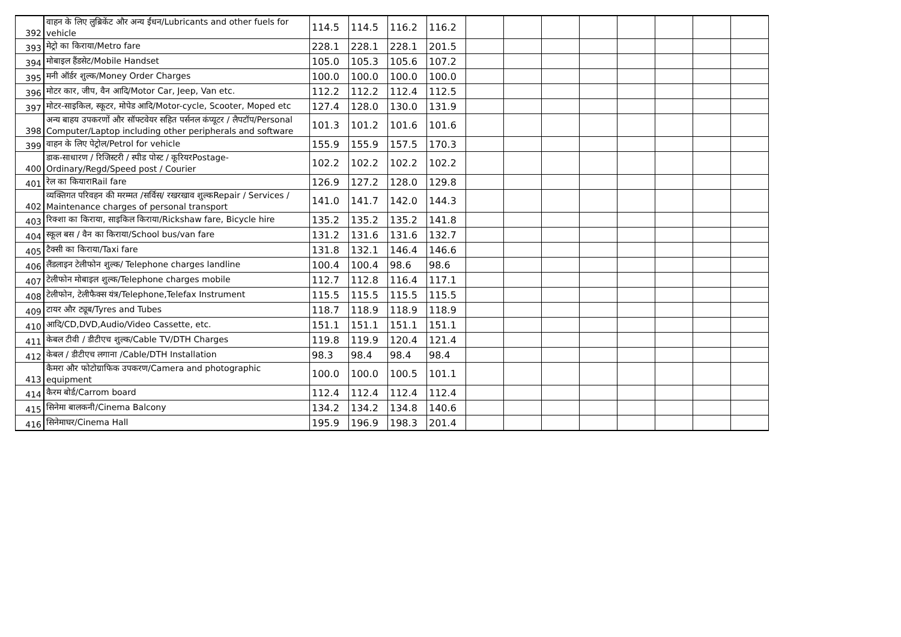| 392 | वाहन के लिए लुब्रिकेंट और अन्य ईंधन/Lubricants and other fuels for vehicle | 114.5 | 114.5 | 116.2 | 116.2 | | | | | | | | |
| 393 | मेट्रो का किराया/Metro fare | 228.1 | 228.1 | 228.1 | 201.5 | | | | | | | | |
| 394 | मोबाइल हैंडसेट/Mobile Handset | 105.0 | 105.3 | 105.6 | 107.2 | | | | | | | | |
| 395 | मनी ऑर्डर शुल्क/Money Order Charges | 100.0 | 100.0 | 100.0 | 100.0 | | | | | | | | |
| 396 | मोटर कार, जीप, वैन आदि/Motor Car, Jeep, Van etc. | 112.2 | 112.2 | 112.4 | 112.5 | | | | | | | | |
| 397 | मोटर-साइकिल, स्कूटर, मोपेड आदि/Motor-cycle, Scooter, Moped etc | 127.4 | 128.0 | 130.0 | 131.9 | | | | | | | | |
| 398 | अन्य बाहय उपकरणों और सॉफ्टवेयर सहित पर्सनल कंप्यूटर / लैपटॉप/Personal Computer/Laptop including other peripherals and software | 101.3 | 101.2 | 101.6 | 101.6 | | | | | | | | |
| 399 | वाहन के लिए पेट्रोल/Petrol for vehicle | 155.9 | 155.9 | 157.5 | 170.3 | | | | | | | | |
| 400 | डाक-साधारण / रिजिस्टरी / स्पीड पोस्ट / कूरियरPostage-Ordinary/Regd/Speed post / Courier | 102.2 | 102.2 | 102.2 | 102.2 | | | | | | | | |
| 401 | रेल का कियाराRail fare | 126.9 | 127.2 | 128.0 | 129.8 | | | | | | | | |
| 402 | व्यक्तिगत परिवहन की मरम्मत /सर्विस/ रखरखाव शुल्कRepair / Services / Maintenance charges of personal transport | 141.0 | 141.7 | 142.0 | 144.3 | | | | | | | | |
| 403 | रिक्शा का किराया, साइकिल किराया/Rickshaw fare, Bicycle hire | 135.2 | 135.2 | 135.2 | 141.8 | | | | | | | | |
| 404 | स्कूल बस / वैन का किराया/School bus/van fare | 131.2 | 131.6 | 131.6 | 132.7 | | | | | | | | |
| 405 | टैक्सी का किराया/Taxi fare | 131.8 | 132.1 | 146.4 | 146.6 | | | | | | | | |
| 406 | लैंडलाइन टेलीफोन शुल्क/ Telephone charges landline | 100.4 | 100.4 | 98.6 | 98.6 | | | | | | | | |
| 407 | टेलीफोन मोबाइल शुल्क/Telephone charges mobile | 112.7 | 112.8 | 116.4 | 117.1 | | | | | | | | |
| 408 | टेलीफोन, टेलीफैक्स यंत्र/Telephone,Telefax Instrument | 115.5 | 115.5 | 115.5 | 115.5 | | | | | | | | |
| 409 | टायर और ट्यूब/Tyres and Tubes | 118.7 | 118.9 | 118.9 | 118.9 | | | | | | | | |
| 410 | आदि/CD,DVD,Audio/Video Cassette, etc. | 151.1 | 151.1 | 151.1 | 151.1 | | | | | | | | |
| 411 | केबल टीवी / डीटीएच शुल्क/Cable TV/DTH Charges | 119.8 | 119.9 | 120.4 | 121.4 | | | | | | | | |
| 412 | केबल / डीटीएच लगाना /Cable/DTH Installation | 98.3 | 98.4 | 98.4 | 98.4 | | | | | | | | |
| 413 | कैमरा और फोटोग्राफिक उपकरण/Camera and photographic equipment | 100.0 | 100.0 | 100.5 | 101.1 | | | | | | | | |
| 414 | कैरम बोर्ड/Carrom board | 112.4 | 112.4 | 112.4 | 112.4 | | | | | | | | |
| 415 | सिनेमा बालकनी/Cinema Balcony | 134.2 | 134.2 | 134.8 | 140.6 | | | | | | | | |
| 416 | सिनेमाघर/Cinema Hall | 195.9 | 196.9 | 198.3 | 201.4 | | | | | | | | |